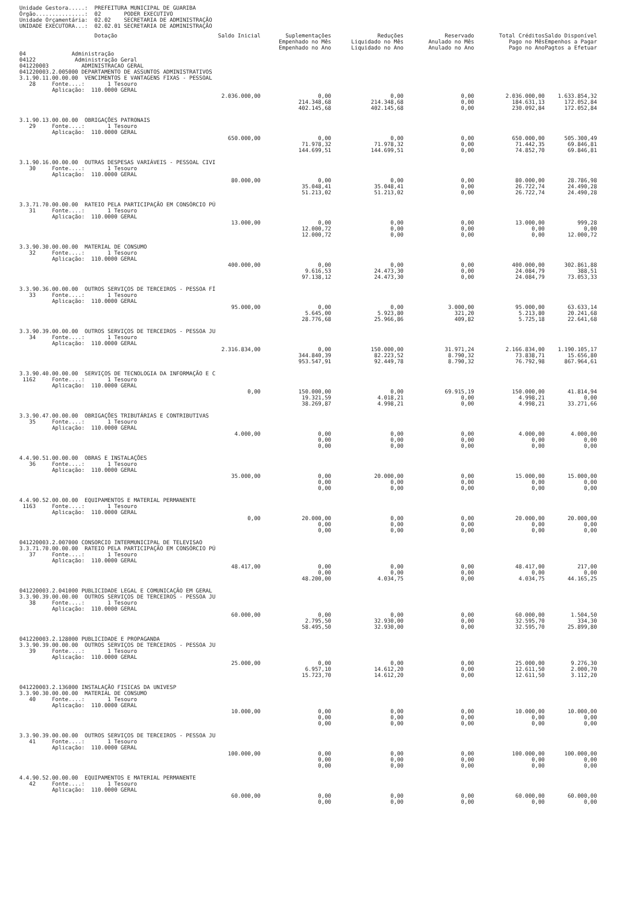Unidade Gestora.....: PREFEITURA MUNICIPAL DE GUARIBA Órgão...............: 02 PODER EXECUTIVO Unidade Orçamentária: 02.02 SECRETARIA DE ADMINISTRAÇÃO UNIDADE EXECUTORA...: 02.02.01 SECRETARIA DE ADMINISTRAÇÃO
| Dotação | Saldo Inicial | Suplementações Empenhado no Mês Empenhado no Ano | Reduções Liquidado no Mês Liquidado no Ano | Reservado Anulado no Mês Anulado no Ano | Total Créditos Pago no Mês Pago no Ano | Saldo Disponível Empenhos a Pagar Pagtos a Efetuar |
| --- | --- | --- | --- | --- | --- | --- |
| 04 Administração 04122 Administração Geral 041220003 ADMINISTRACAO GERAL 041220003.2.005000 DEPARTAMENTO DE ASSUNTOS ADMINISTRATIVOS | | | | | | |
| 3.1.90.11.00.00.00 VENCIMENTOS E VANTAGENS FIXAS - PESSOAL 28 Fonte....: 1 Tesouro Aplicação: 110.0000 GERAL | | | | | | |
| | 2.036.000,00 | 0,00 214.348,68 402.145,68 | 0,00 214.348,68 402.145,68 | 0,00 0,00 0,00 | 2.036.000,00 184.631,13 230.092,84 | 1.633.854,32 172.052,84 172.052,84 |
| 3.1.90.13.00.00.00 OBRIGAÇÕES PATRONAIS 29 Fonte....: 1 Tesouro Aplicação: 110.0000 GERAL | | | | | | |
| | 650.000,00 | 0,00 71.978,32 144.699,51 | 0,00 71.978,32 144.699,51 | 0,00 0,00 0,00 | 650.000,00 71.442,35 74.852,70 | 505.300,49 69.846,81 69.846,81 |
| 3.1.90.16.00.00.00 OUTRAS DESPESAS VARIÁVEIS - PESSOAL CIVI 30 Fonte....: 1 Tesouro Aplicação: 110.0000 GERAL | | | | | | |
| | 80.000,00 | 0,00 35.048,41 51.213,02 | 0,00 35.048,41 51.213,02 | 0,00 0,00 0,00 | 80.000,00 26.722,74 26.722,74 | 28.786,98 24.490,28 24.490,28 |
| 3.3.71.70.00.00.00 RATEIO PELA PARTICIPAÇÃO EM CONSÓRCIO PÚ 31 Fonte....: 1 Tesouro Aplicação: 110.0000 GERAL | | | | | | |
| | 13.000,00 | 0,00 12.000,72 12.000,72 | 0,00 0,00 0,00 | 0,00 0,00 0,00 | 13.000,00 0,00 0,00 | 999,28 0,00 12.000,72 |
| 3.3.90.30.00.00.00 MATERIAL DE CONSUMO 32 Fonte....: 1 Tesouro Aplicação: 110.0000 GERAL | | | | | | |
| | 400.000,00 | 0,00 9.616,53 97.138,12 | 0,00 24.473,30 24.473,30 | 0,00 0,00 0,00 | 400.000,00 24.084,79 24.084,79 | 302.861,88 388,51 73.053,33 |
| 3.3.90.36.00.00.00 OUTROS SERVIÇOS DE TERCEIROS - PESSOA FÍ 33 Fonte....: 1 Tesouro Aplicação: 110.0000 GERAL | | | | | | |
| | 95.000,00 | 0,00 5.645,00 28.776,68 | 0,00 5.923,80 25.966,86 | 3.000,00 321,20 409,82 | 95.000,00 5.213,80 5.725,18 | 63.633,14 20.241,68 22.641,68 |
| 3.3.90.39.00.00.00 OUTROS SERVIÇOS DE TERCEIROS - PESSOA JU 34 Fonte....: 1 Tesouro Aplicação: 110.0000 GERAL | | | | | | |
| | 2.316.834,00 | 0,00 344.840,39 953.547,91 | 150.000,00 82.223,52 92.449,78 | 31.971,24 8.790,32 8.790,32 | 2.166.834,00 73.838,71 76.792,98 | 1.190.105,17 15.656,80 867.964,61 |
| 3.3.90.40.00.00.00 SERVIÇOS DE TECNOLOGIA DA INFORMAÇÃO E C 1162 Fonte....: 1 Tesouro Aplicação: 110.0000 GERAL | | | | | | |
| | 0,00 | 150.000,00 19.321,59 38.269,87 | 0,00 4.018,21 4.998,21 | 69.915,19 0,00 0,00 | 150.000,00 4.998,21 4.998,21 | 41.814,94 0,00 33.271,66 |
| 3.3.90.47.00.00.00 OBRIGAÇÕES TRIBUTÁRIAS E CONTRIBUTIVAS 35 Fonte....: 1 Tesouro Aplicação: 110.0000 GERAL | | | | | | |
| | 4.000,00 | 0,00 0,00 0,00 | 0,00 0,00 0,00 | 0,00 0,00 0,00 | 4.000,00 0,00 0,00 | 4.000,00 0,00 0,00 |
| 4.4.90.51.00.00.00 OBRAS E INSTALAÇÕES 36 Fonte....: 1 Tesouro Aplicação: 110.0000 GERAL | | | | | | |
| | 35.000,00 | 0,00 0,00 0,00 | 20.000,00 0,00 0,00 | 0,00 0,00 0,00 | 15.000,00 0,00 0,00 | 15.000,00 0,00 0,00 |
| 4.4.90.52.00.00.00 EQUIPAMENTOS E MATERIAL PERMANENTE 1163 Fonte....: 1 Tesouro Aplicação: 110.0000 GERAL | | | | | | |
| | 0,00 | 20.000,00 0,00 0,00 | 0,00 0,00 0,00 | 0,00 0,00 0,00 | 20.000,00 0,00 0,00 | 20.000,00 0,00 0,00 |
| 041220003.2.007000 CONSORCIO INTERMUNICIPAL DE TELEVISAO 3.3.71.70.00.00.00 RATEIO PELA PARTICIPAÇÃO EM CONSÓRCIO PÚ 37 Fonte....: 1 Tesouro Aplicação: 110.0000 GERAL | | | | | | |
| | 48.417,00 | 0,00 0,00 48.200,00 | 0,00 0,00 4.034,75 | 0,00 0,00 0,00 | 48.417,00 0,00 4.034,75 | 217,00 0,00 44.165,25 |
| 041220003.2.041000 PUBLICIDADE LEGAL E COMUNICAÇÃO EM GERAL 3.3.90.39.00.00.00 OUTROS SERVIÇOS DE TERCEIROS - PESSOA JU 38 Fonte....: 1 Tesouro Aplicação: 110.0000 GERAL | | | | | | |
| | 60.000,00 | 0,00 2.795,50 58.495,50 | 0,00 32.930,00 32.930,00 | 0,00 0,00 0,00 | 60.000,00 32.595,70 32.595,70 | 1.504,50 334,30 25.899,80 |
| 041220003.2.128000 PUBLICIDADE E PROPAGANDA 3.3.90.39.00.00.00 OUTROS SERVIÇOS DE TERCEIROS - PESSOA JU 39 Fonte....: 1 Tesouro Aplicação: 110.0000 GERAL | | | | | | |
| | 25.000,00 | 0,00 6.957,10 15.723,70 | 0,00 14.612,20 14.612,20 | 0,00 0,00 0,00 | 25.000,00 12.611,50 12.611,50 | 9.276,30 2.000,70 3.112,20 |
| 041220003.2.136000 INSTALAÇÃO FISICAS DA UNIVESP 3.3.90.30.00.00.00 MATERIAL DE CONSUMO 40 Fonte....: 1 Tesouro Aplicação: 110.0000 GERAL | | | | | | |
| | 10.000,00 | 0,00 0,00 0,00 | 0,00 0,00 0,00 | 0,00 0,00 0,00 | 10.000,00 0,00 0,00 | 10.000,00 0,00 0,00 |
| 3.3.90.39.00.00.00 OUTROS SERVIÇOS DE TERCEIROS - PESSOA JU 41 Fonte....: 1 Tesouro Aplicação: 110.0000 GERAL | | | | | | |
| | 100.000,00 | 0,00 0,00 0,00 | 0,00 0,00 0,00 | 0,00 0,00 0,00 | 100.000,00 0,00 0,00 | 100.000,00 0,00 0,00 |
| 4.4.90.52.00.00.00 EQUIPAMENTOS E MATERIAL PERMANENTE 42 Fonte....: 1 Tesouro Aplicação: 110.0000 GERAL | | | | | | |
| | 60.000,00 | 0,00 0,00 | 0,00 0,00 | 0,00 0,00 | 60.000,00 0,00 | 60.000,00 0,00 |